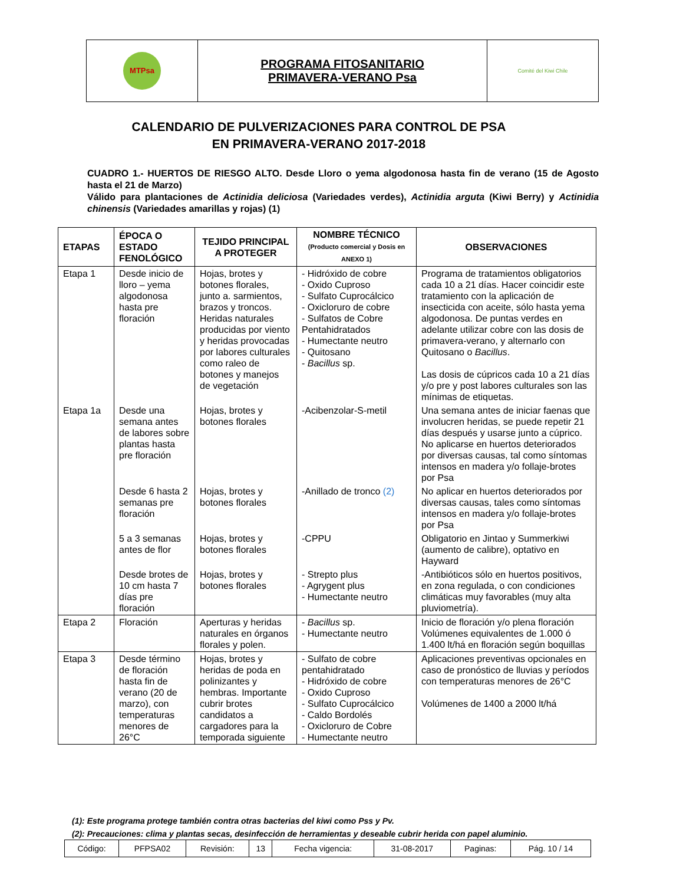| MTPsa | PROGRAMA FITOSANITARIO PRIMAVERA-VERANO Psa | Comité del Kiwi Chile |
CALENDARIO DE PULVERIZACIONES PARA CONTROL DE PSA
EN PRIMAVERA-VERANO 2017-2018
CUADRO 1.- HUERTOS DE RIESGO ALTO. Desde Lloro o yema algodonosa hasta fin de verano (15 de Agosto hasta el 21 de Marzo)
Válido para plantaciones de Actinidia deliciosa (Variedades verdes), Actinidia arguta (Kiwi Berry) y Actinidia chinensis (Variedades amarillas y rojas) (1)
| ETAPAS | ÉPOCA O ESTADO FENOLÓGICO | TEJIDO PRINCIPAL A PROTEGER | NOMBRE TÉCNICO (Producto comercial y Dosis en ANEXO 1) | OBSERVACIONES |
| --- | --- | --- | --- | --- |
| Etapa 1 | Desde inicio de lloro – yema algodonosa hasta pre floración | Hojas, brotes y botones florales, junto a. sarmientos, brazos y troncos. Heridas naturales producidas por viento y heridas provocadas por labores culturales como raleo de botones y manejos de vegetación | - Hidróxido de cobre - Oxido Cuproso - Sulfato Cuprocálcico - Oxicloruro de cobre - Sulfatos de Cobre Pentahidratados - Humectante neutro - Quitosano - Bacillus sp. | Programa de tratamientos obligatorios cada 10 a 21 días. Hacer coincidir este tratamiento con la aplicación de insecticida con aceite, sólo hasta yema algodonosa. De puntas verdes en adelante utilizar cobre con las dosis de primavera-verano, y alternarlo con Quitosano o Bacillus . Las dosis de cúpricos cada 10 a 21 días y/o pre y post labores culturales son las mínimas de etiquetas. |
| Etapa 1a | Desde una semana antes de labores sobre plantas hasta pre floración | Hojas, brotes y botones florales | -Acibenzolar-S-metil | Una semana antes de iniciar faenas que involucren heridas, se puede repetir 21 días después y usarse junto a cúprico. No aplicarse en huertos deteriorados por diversas causas, tal como síntomas intensos en madera y/o follaje-brotes por Psa |
| | Desde 6 hasta 2 semanas pre floración | Hojas, brotes y botones florales | -Anillado de tronco (2) | No aplicar en huertos deteriorados por diversas causas, tales como síntomas intensos en madera y/o follaje-brotes por Psa |
| | 5 a 3 semanas antes de flor | Hojas, brotes y botones florales | -CPPU | Obligatorio en Jintao y Summerkiwi (aumento de calibre), optativo en Hayward |
| | Desde brotes de 10 cm hasta 7 días pre floración | Hojas, brotes y botones florales | - Strepto plus - Agrygent plus - Humectante neutro | -Antibióticos sólo en huertos positivos, en zona regulada, o con condiciones climáticas muy favorables (muy alta pluviometría). |
| Etapa 2 | Floración | Aperturas y heridas naturales en órganos florales y polen. | - Bacillus sp. - Humectante neutro | Inicio de floración y/o plena floración Volúmenes equivalentes de 1.000 ó 1.400 lt/há en floración según boquillas |
| Etapa 3 | Desde término de floración hasta fin de verano (20 de marzo), con temperaturas menores de 26°C | Hojas, brotes y heridas de poda en polinizantes y hembras. Importante cubrir brotes candidatos a cargadores para la temporada siguiente | - Sulfato de cobre pentahidratado - Hidróxido de cobre - Oxido Cuproso - Sulfato Cuprocálcico - Caldo Bordolés - Oxicloruro de Cobre - Humectante neutro | Aplicaciones preventivas opcionales en caso de pronóstico de lluvias y períodos con temperaturas menores de 26°C Volúmenes de 1400 a 2000 lt/há |
(1): Este programa protege también contra otras bacterias del kiwi como Pss y Pv.
(2): Precauciones: clima y plantas secas, desinfección de herramientas y deseable cubrir herida con papel aluminio.
| Código: | PFPSA02 | Revisión: | 13 | Fecha vigencia: | 31-08-2017 | Paginas: | Pág. 10 / 14 |